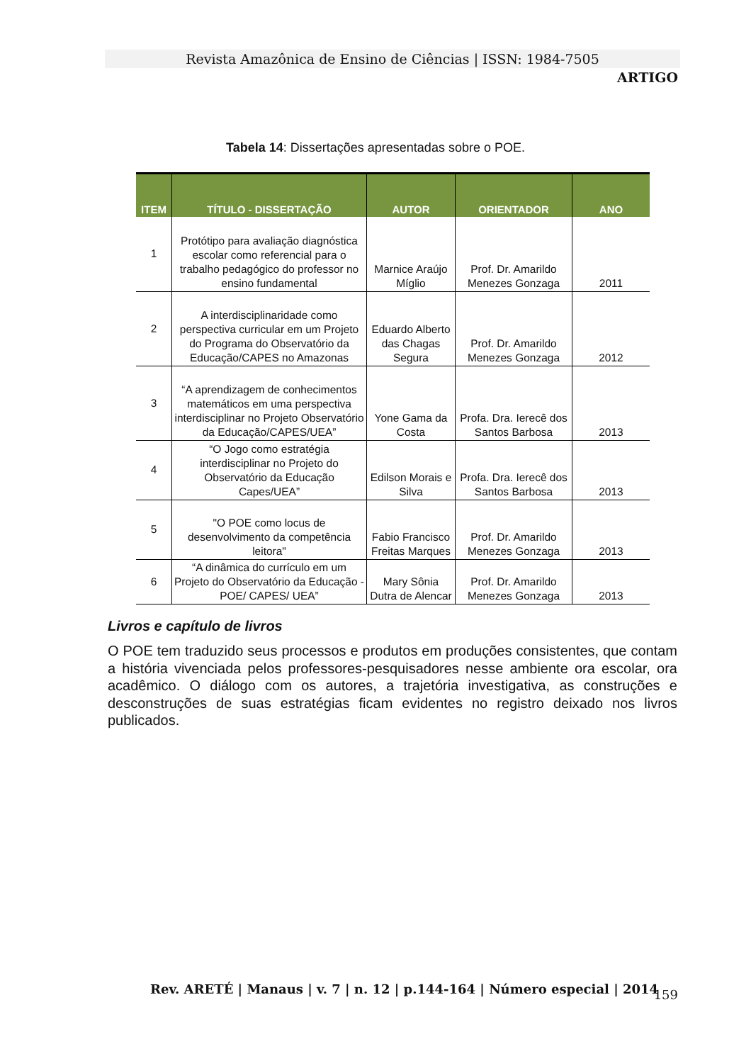Revista Amazônica de Ensino de Ciências | ISSN: 1984-7505
ARTIGO
Tabela 14: Dissertações apresentadas sobre o POE.
| ITEM | TÍTULO - DISSERTAÇÃO | AUTOR | ORIENTADOR | ANO |
| --- | --- | --- | --- | --- |
| 1 | Protótipo para avaliação diagnóstica escolar como referencial para o trabalho pedagógico do professor no ensino fundamental | Marnice Araújo Míglio | Prof. Dr. Amarildo Menezes Gonzaga | 2011 |
| 2 | A interdisciplinaridade como perspectiva curricular em um Projeto do Programa do Observatório da Educação/CAPES no Amazonas | Eduardo Alberto das Chagas Segura | Prof. Dr. Amarildo Menezes Gonzaga | 2012 |
| 3 | “A aprendizagem de conhecimentos matemáticos em uma perspectiva interdisciplinar no Projeto Observatório da Educação/CAPES/UEA” | Yone Gama da Costa | Profa. Dra. Ierecê dos Santos Barbosa | 2013 |
| 4 | “O Jogo como estratégia interdisciplinar no Projeto do Observatório da Educação Capes/UEA” | Edilson Morais e Silva | Profa. Dra. Ierecê dos Santos Barbosa | 2013 |
| 5 | "O POE como locus de desenvolvimento da competência leitora" | Fabio Francisco Freitas Marques | Prof. Dr. Amarildo Menezes Gonzaga | 2013 |
| 6 | “A dinâmica do currículo em um Projeto do Observatório da Educação - POE/ CAPES/ UEA” | Mary Sônia Dutra de Alencar | Prof. Dr. Amarildo Menezes Gonzaga | 2013 |
Livros e capítulo de livros
O POE tem traduzido seus processos e produtos em produções consistentes, que contam a história vivenciada pelos professores-pesquisadores nesse ambiente ora escolar, ora acadêmico. O diálogo com os autores, a trajetória investigativa, as construções e desconstruções de suas estratégias ficam evidentes no registro deixado nos livros publicados.
Rev. ARETÉ | Manaus | v. 7 | n. 12 | p.144-164 | Número especial | 2014
159